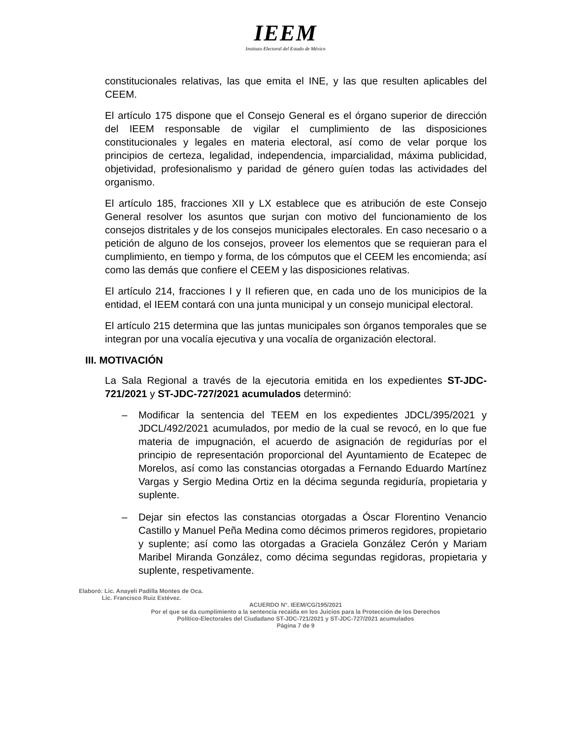IEEM
Instituto Electoral del Estado de México
constitucionales relativas, las que emita el INE, y las que resulten aplicables del CEEM.
El artículo 175 dispone que el Consejo General es el órgano superior de dirección del IEEM responsable de vigilar el cumplimiento de las disposiciones constitucionales y legales en materia electoral, así como de velar porque los principios de certeza, legalidad, independencia, imparcialidad, máxima publicidad, objetividad, profesionalismo y paridad de género guíen todas las actividades del organismo.
El artículo 185, fracciones XII y LX establece que es atribución de este Consejo General resolver los asuntos que surjan con motivo del funcionamiento de los consejos distritales y de los consejos municipales electorales. En caso necesario o a petición de alguno de los consejos, proveer los elementos que se requieran para el cumplimiento, en tiempo y forma, de los cómputos que el CEEM les encomienda; así como las demás que confiere el CEEM y las disposiciones relativas.
El artículo 214, fracciones I y II refieren que, en cada uno de los municipios de la entidad, el IEEM contará con una junta municipal y un consejo municipal electoral.
El artículo 215 determina que las juntas municipales son órganos temporales que se integran por una vocalía ejecutiva y una vocalía de organización electoral.
III. MOTIVACIÓN
La Sala Regional a través de la ejecutoria emitida en los expedientes ST-JDC-721/2021 y ST-JDC-727/2021 acumulados determinó:
– Modificar la sentencia del TEEM en los expedientes JDCL/395/2021 y JDCL/492/2021 acumulados, por medio de la cual se revocó, en lo que fue materia de impugnación, el acuerdo de asignación de regidurías por el principio de representación proporcional del Ayuntamiento de Ecatepec de Morelos, así como las constancias otorgadas a Fernando Eduardo Martínez Vargas y Sergio Medina Ortiz en la décima segunda regiduría, propietaria y suplente.
– Dejar sin efectos las constancias otorgadas a Óscar Florentino Venancio Castillo y Manuel Peña Medina como décimos primeros regidores, propietario y suplente; así como las otorgadas a Graciela González Cerón y Mariam Maribel Miranda González, como décima segundas regidoras, propietaria y suplente, respetivamente.
Elaboró: Lic. Anayeli Padilla Montes de Oca.
Lic. Francisco Ruiz Estévez.
ACUERDO N°. IEEM/CG/195/2021
Por el que se da cumplimiento a la sentencia recaída en los Juicios para la Protección de los Derechos
Político-Electorales del Ciudadano ST-JDC-721/2021 y ST-JDC-727/2021 acumulados
Página 7 de 9